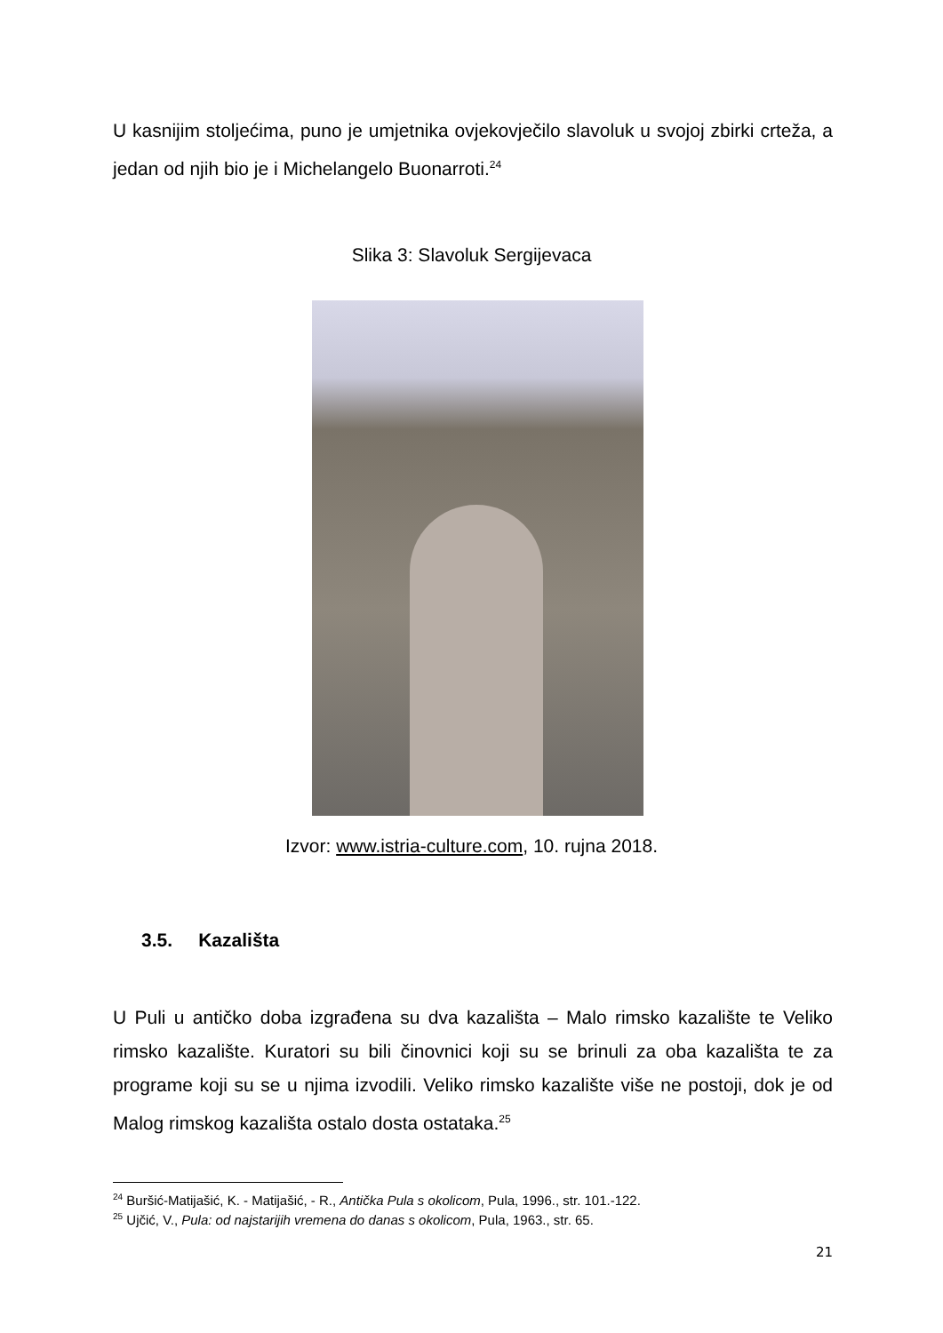U kasnijim stoljećima, puno je umjetnika ovjekovječilo slavoluk u svojoj zbirki crteža, a jedan od njih bio je i Michelangelo Buonarroti.<sup>24</sup>
Slika 3: Slavoluk Sergijevaca
Izvor: www.istria-culture.com, 10. rujna 2018.
3.5. Kazališta
U Puli u antičko doba izgrađena su dva kazališta – Malo rimsko kazalište te Veliko rimsko kazalište. Kuratori su bili činovnici koji su se brinuli za oba kazališta te za programe koji su se u njima izvodili. Veliko rimsko kazalište više ne postoji, dok je od Malog rimskog kazališta ostalo dosta ostataka.<sup>25</sup>
<sup>24</sup> Buršić-Matijašić, K. - Matijašić, - R., Antička Pula s okolicom, Pula, 1996., str. 101.-122.
<sup>25</sup> Ujčić, V., Pula: od najstarijih vremena do danas s okolicom, Pula, 1963., str. 65.
21